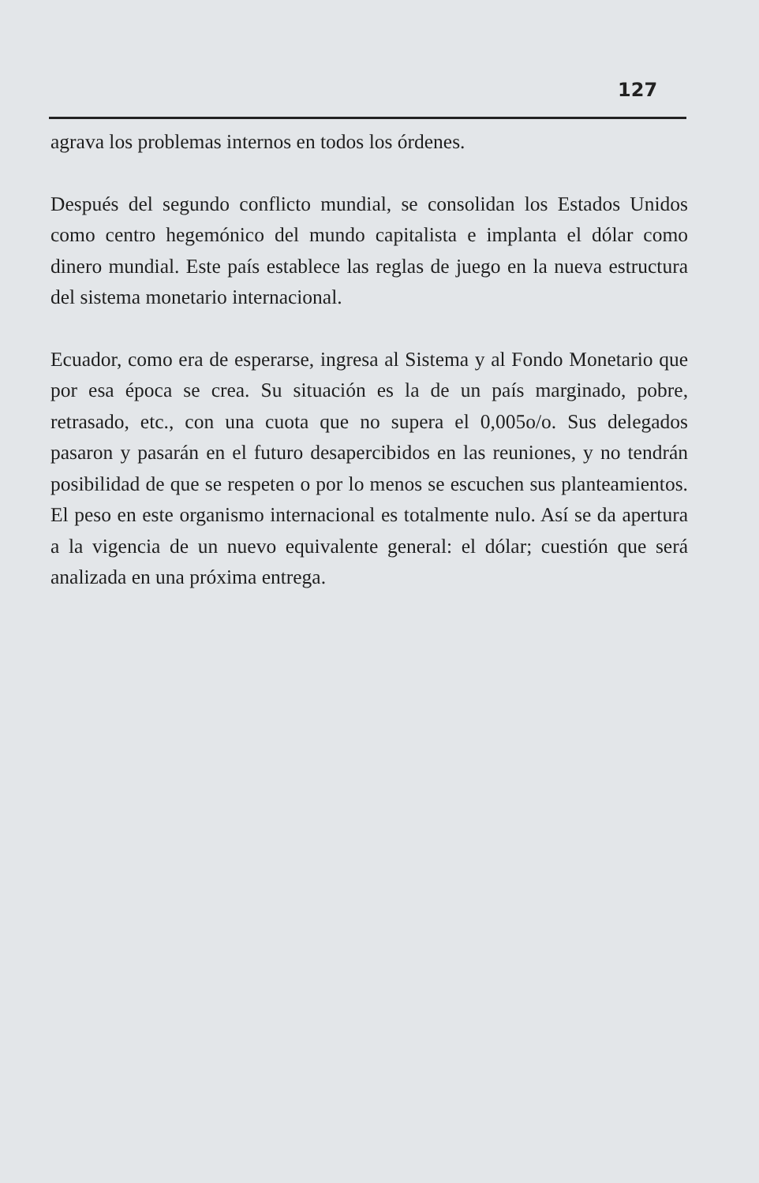127
agrava los problemas internos en todos los órdenes.
Después del segundo conflicto mundial, se consolidan los Estados Unidos como centro hegemónico del mundo capitalista e implanta el dólar como dinero mundial. Este país establece las reglas de juego en la nueva estructura del sistema monetario internacional.
Ecuador, como era de esperarse, ingresa al Sistema y al Fondo Monetario que por esa época se crea. Su situación es la de un país marginado, pobre, retrasado, etc., con una cuota que no supera el 0,005o/o. Sus delegados pasaron y pasarán en el futuro desapercibidos en las reuniones, y no tendrán posibilidad de que se respeten o por lo menos se escuchen sus planteamientos. El peso en este organismo internacional es totalmente nulo. Así se da apertura a la vigencia de un nuevo equivalente general: el dólar; cuestión que será analizada en una próxima entrega.